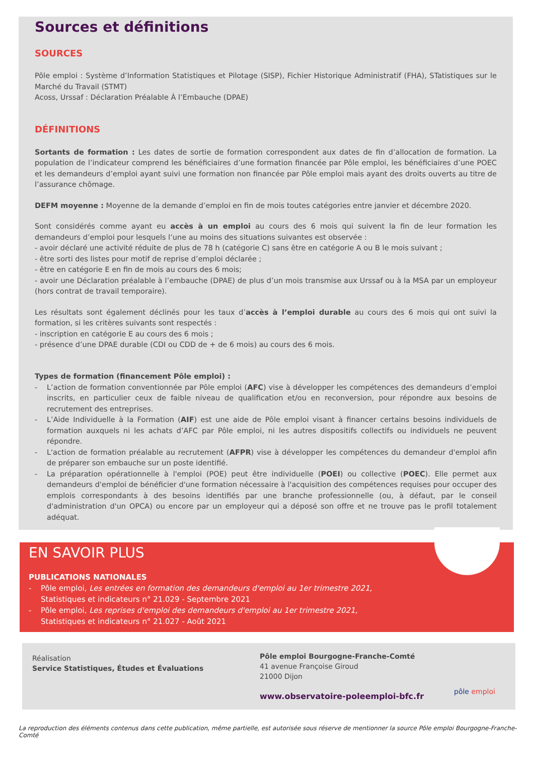Sources et définitions
SOURCES
Pôle emploi : Système d’Information Statistiques et Pilotage (SISP), Fichier Historique Administratif (FHA), STatistiques sur le Marché du Travail (STMT)
Acoss, Urssaf : Déclaration Préalable À l’Embauche (DPAE)
DÉFINITIONS
Sortants de formation : Les dates de sortie de formation correspondent aux dates de fin d’allocation de formation. La population de l’indicateur comprend les bénéficiaires d’une formation financée par Pôle emploi, les bénéficiaires d’une POEC et les demandeurs d’emploi ayant suivi une formation non financée par Pôle emploi mais ayant des droits ouverts au titre de l’assurance chômage.
DEFM moyenne : Moyenne de la demande d’emploi en fin de mois toutes catégories entre janvier et décembre 2020.
Sont considérés comme ayant eu accès à un emploi au cours des 6 mois qui suivent la fin de leur formation les demandeurs d’emploi pour lesquels l’une au moins des situations suivantes est observée :
- avoir déclaré une activité réduite de plus de 78 h (catégorie C) sans être en catégorie A ou B le mois suivant ;
- être sorti des listes pour motif de reprise d’emploi déclarée ;
- être en catégorie E en fin de mois au cours des 6 mois;
- avoir une Déclaration préalable à l’embauche (DPAE) de plus d’un mois transmise aux Urssaf ou à la MSA par un employeur (hors contrat de travail temporaire).
Les résultats sont également déclinés pour les taux d’accès à l’emploi durable au cours des 6 mois qui ont suivi la formation, si les critères suivants sont respectés :
- inscription en catégorie E au cours des 6 mois ;
- présence d’une DPAE durable (CDI ou CDD de + de 6 mois) au cours des 6 mois.
Types de formation (financement Pôle emploi) :
- L’action de formation conventionnée par Pôle emploi (AFC) vise à développer les compétences des demandeurs d’emploi inscrits, en particulier ceux de faible niveau de qualification et/ou en reconversion, pour répondre aux besoins de recrutement des entreprises.
- L’Aide Individuelle à la Formation (AIF) est une aide de Pôle emploi visant à financer certains besoins individuels de formation auxquels ni les achats d’AFC par Pôle emploi, ni les autres dispositifs collectifs ou individuels ne peuvent répondre.
- L'action de formation préalable au recrutement (AFPR) vise à développer les compétences du demandeur d'emploi afin de préparer son embauche sur un poste identifié.
- La préparation opérationnelle à l'emploi (POE) peut être individuelle (POEI) ou collective (POEC). Elle permet aux demandeurs d'emploi de bénéficier d'une formation nécessaire à l'acquisition des compétences requises pour occuper des emplois correspondants à des besoins identifiés par une branche professionnelle (ou, à défaut, par le conseil d'administration d'un OPCA) ou encore par un employeur qui a déposé son offre et ne trouve pas le profil totalement adéquat.
EN SAVOIR PLUS
PUBLICATIONS NATIONALES
- Pôle emploi, Les entrées en formation des demandeurs d'emploi au 1er trimestre 2021,
Statistiques et indicateurs n° 21.029 - Septembre 2021
- Pôle emploi, Les reprises d'emploi des demandeurs d'emploi au 1er trimestre 2021,
Statistiques et indicateurs n° 21.027 - Août 2021
Réalisation
Service Statistiques, Études et Évaluations
Pôle emploi Bourgogne-Franche-Comté
41 avenue Françoise Giroud
21000 Dijon
www.observatoire-poleemploi-bfc.fr
pôle emploi
La reproduction des éléments contenus dans cette publication, même partielle, est autorisée sous réserve de mentionner la source Pôle emploi Bourgogne-Franche-Comté